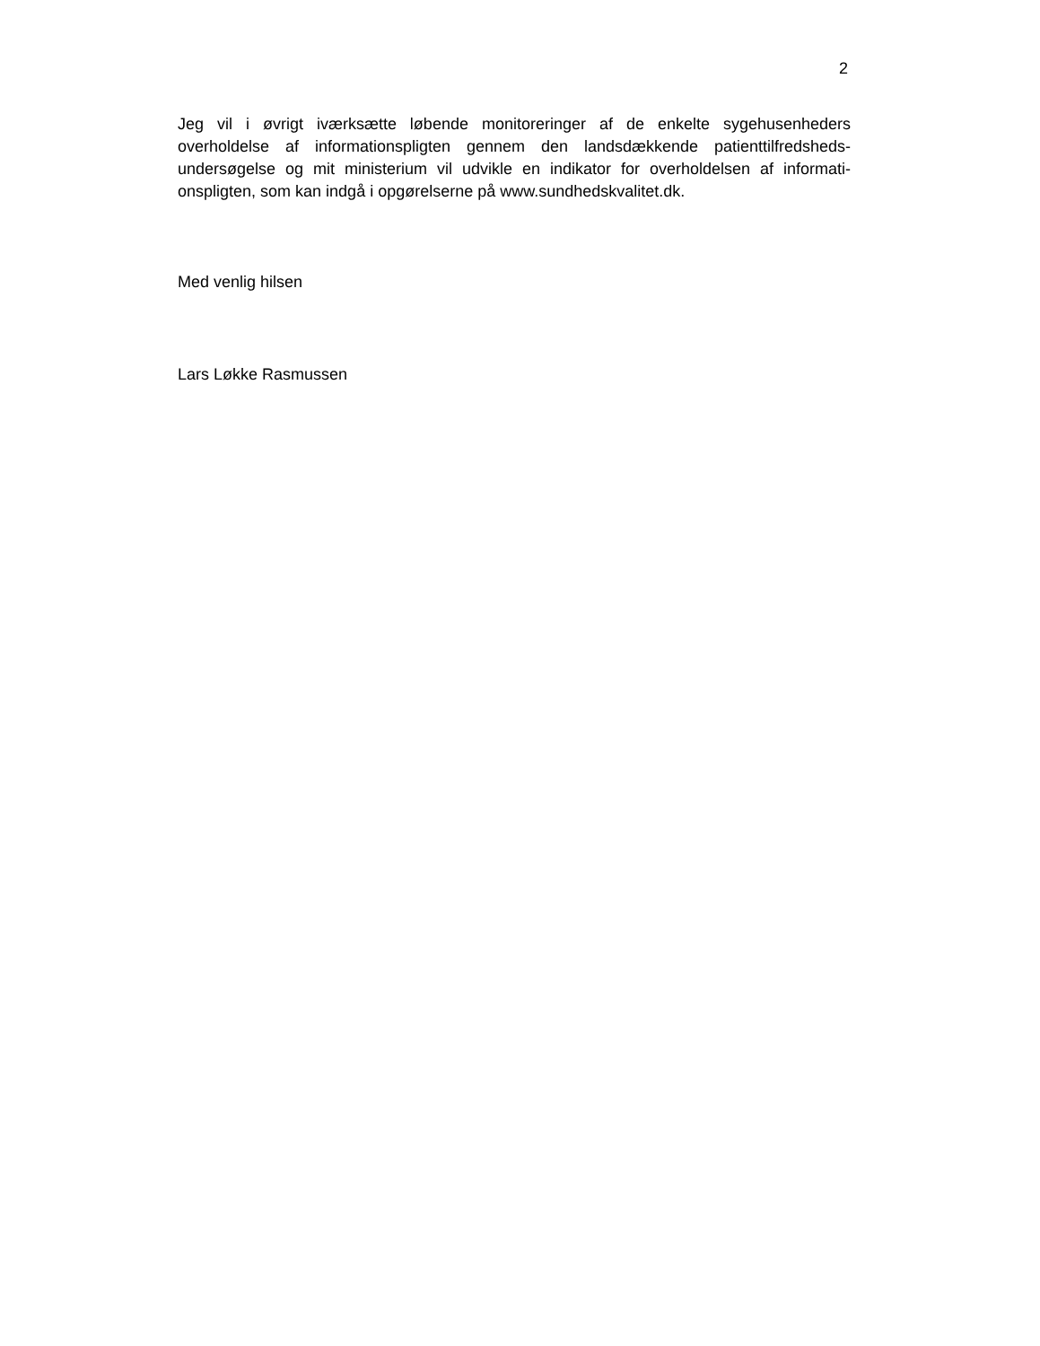2
Jeg vil i øvrigt iværksætte løbende monitoreringer af de enkelte sygehusenheders overholdelse af informationspligten gennem den landsdækkende patienttilfredsheds-undersøgelse og mit ministerium vil udvikle en indikator for overholdelsen af informati-onspligten, som kan indgå i opgørelserne på www.sundhedskvalitet.dk.
Med venlig hilsen
Lars Løkke Rasmussen